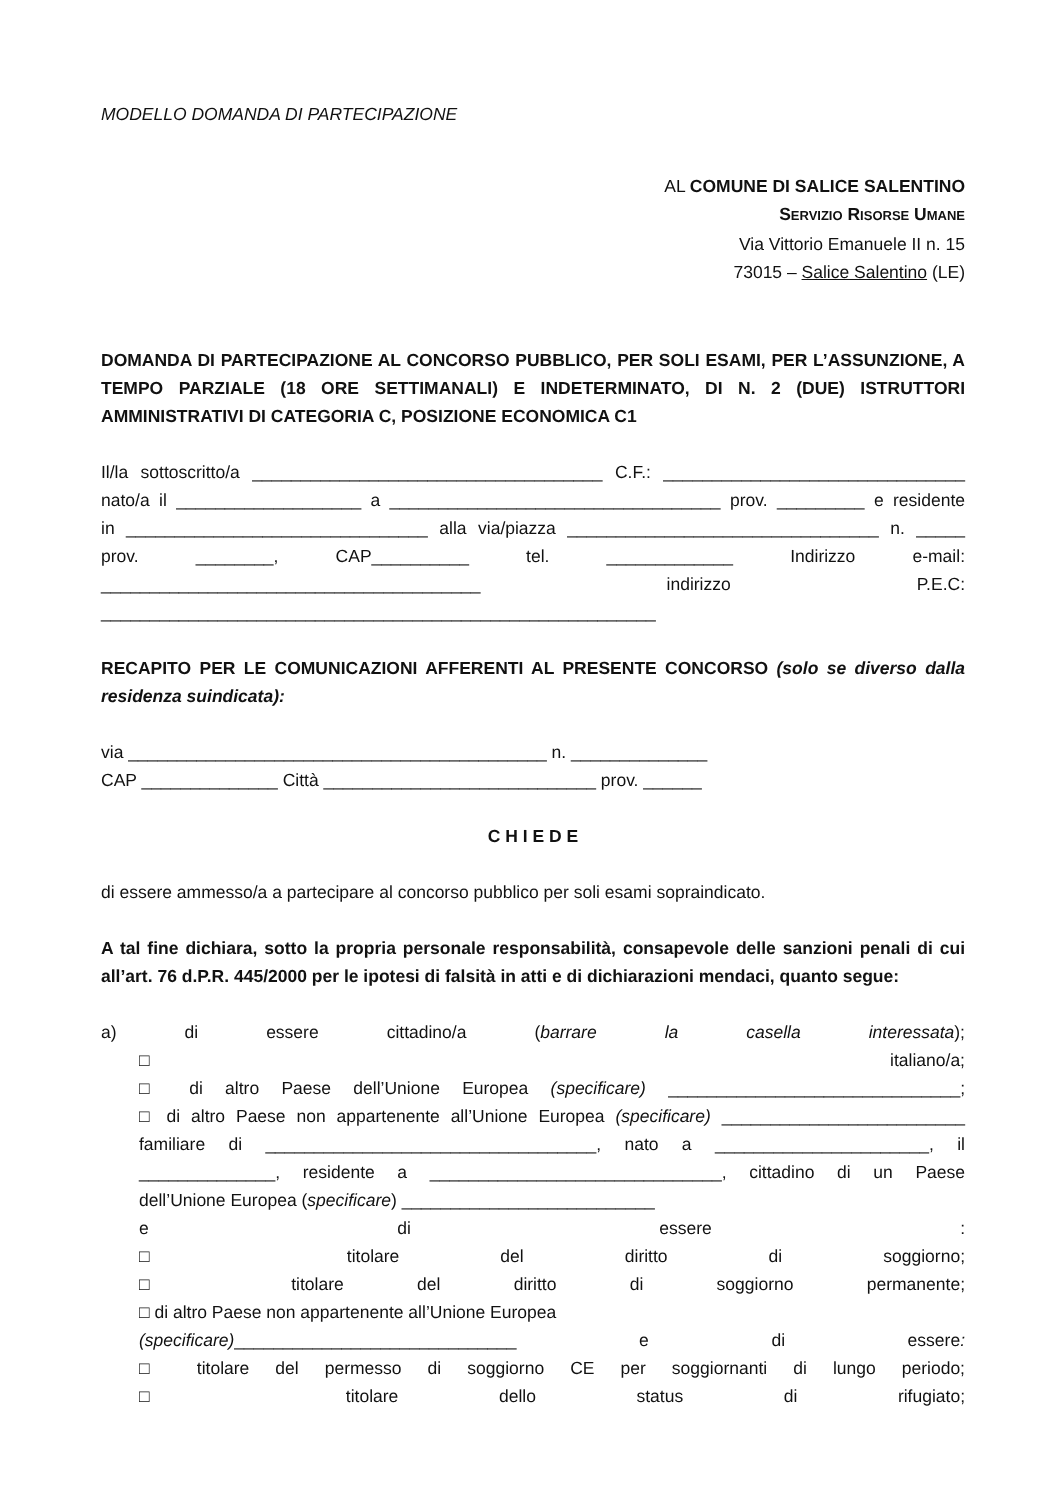MODELLO DOMANDA DI PARTECIPAZIONE
AL COMUNE DI SALICE SALENTINO
SERVIZIO RISORSE UMANE
Via Vittorio Emanuele II n. 15
73015 – Salice Salentino (LE)
DOMANDA DI PARTECIPAZIONE AL CONCORSO PUBBLICO, PER SOLI ESAMI, PER L’ASSUNZIONE, A TEMPO PARZIALE (18 ORE SETTIMANALI) E INDETERMINATO, DI N. 2 (DUE) ISTRUTTORI AMMINISTRATIVI DI CATEGORIA C, POSIZIONE ECONOMICA C1
Il/la sottoscritto/a ____________________________________ C.F.: _______________________________
nato/a il ___________________ a __________________________________ prov. _________ e residente
in _______________________________ alla via/piazza ________________________________ n. _____
prov. ________, CAP__________ tel. _____________ Indirizzo e-mail:
_______________________________________ indirizzo P.E.C:
_________________________________________________________
RECAPITO PER LE COMUNICAZIONI AFFERENTI AL PRESENTE CONCORSO (solo se diverso dalla residenza suindicata):
via ___________________________________________ n. ______________
CAP ______________ Città ____________________________ prov. ______
C H I E D E
di essere ammesso/a a partecipare al concorso pubblico per soli esami sopraindicato.
A tal fine dichiara, sotto la propria personale responsabilità, consapevole delle sanzioni penali di cui all’art. 76 d.P.R. 445/2000 per le ipotesi di falsità in atti e di dichiarazioni mendaci, quanto segue:
a) di essere cittadino/a (barrare la casella interessata);
□ italiano/a;
□ di altro Paese dell’Unione Europea (specificare) ______________________________;
□ di altro Paese non appartenente all’Unione Europea (specificare) _________________________
familiare di __________________________________, nato a ______________________, il
______________, residente a ______________________________, cittadino di un Paese
dell’Unione Europea (specificare) __________________________
e di essere :
□ titolare del diritto di soggiorno;
□ titolare del diritto di soggiorno permanente;
□ di altro Paese non appartenente all’Unione Europea
(specificare)_____________________________ e di essere:
□ titolare del permesso di soggiorno CE per soggiornanti di lungo periodo;
□ titolare dello status di rifugiato;